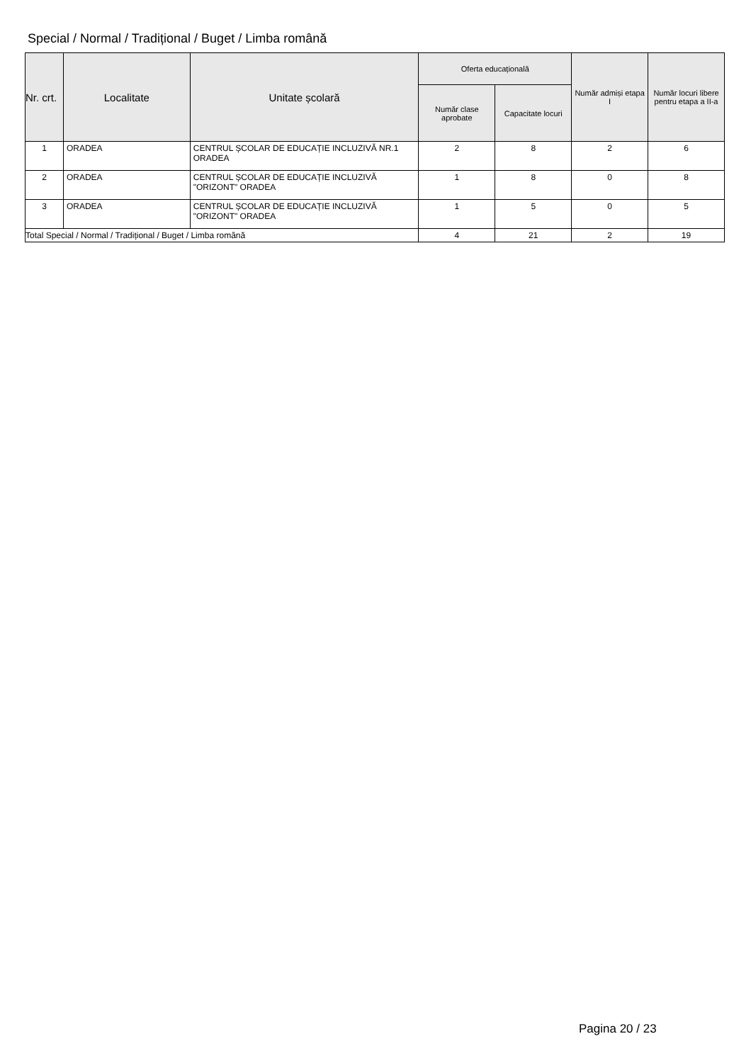Special / Normal / Tradițional / Buget / Limba română
| Nr. crt. | Localitate | Unitate școlară | Oferta educațională | | Număr admiși etapa I | Număr locuri libere pentru etapa a II-a |
| --- | --- | --- | --- | --- | --- | --- |
| | | | Număr clase aprobate | Capacitate locuri | | |
| 1 | ORADEA | CENTRUL ȘCOLAR DE EDUCAȚIE INCLUZIVĂ NR.1 ORADEA | 2 | 8 | 2 | 6 |
| 2 | ORADEA | CENTRUL ȘCOLAR DE EDUCAȚIE INCLUZIVĂ "ORIZONT" ORADEA | 1 | 8 | 0 | 8 |
| 3 | ORADEA | CENTRUL ȘCOLAR DE EDUCAȚIE INCLUZIVĂ "ORIZONT" ORADEA | 1 | 5 | 0 | 5 |
| Total Special / Normal / Tradițional / Buget / Limba română | | | 4 | 21 | 2 | 19 |
Pagina 20 / 23